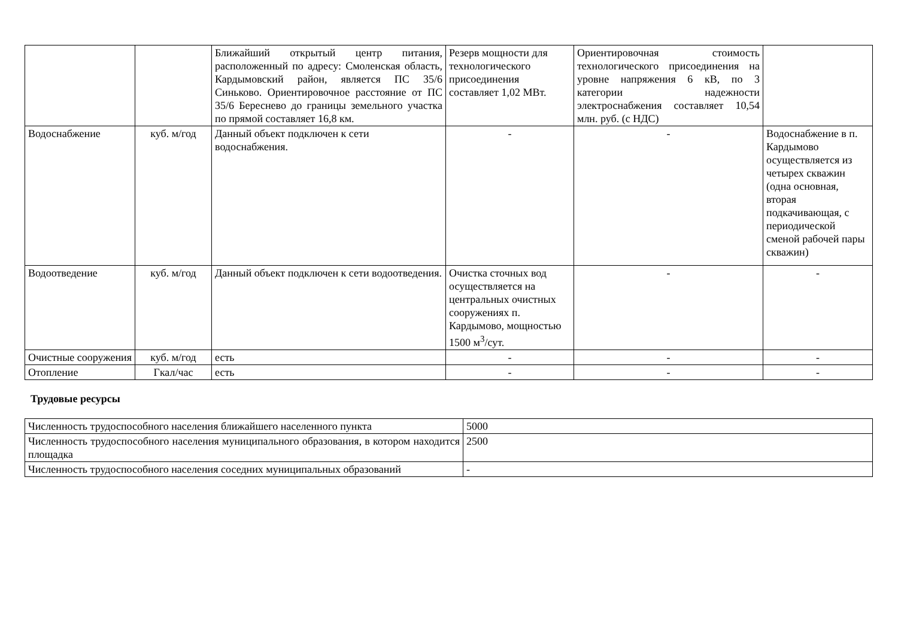| | | Ближайший открытый центр питания, расположенный по адресу: Смоленская область, Кардымовский район, является ПС 35/6 Синьково. Ориентировочное расстояние от ПС 35/6 Береснево до границы земельного участка по прямой составляет 16,8 км. | Резерв мощности для технологического присоединения составляет 1,02 МВт. | Ориентировочная стоимость технологического присоединения на уровне напряжения 6 кВ, по 3 категории надежности электроснабжения составляет 10,54 млн. руб. (с НДС) | |
| Водоснабжение | куб. м/год | Данный объект подключен к сети водоснабжения. | - | - | Водоснабжение в п. Кардымово осуществляется из четырех скважин (одна основная, вторая подкачивающая, с периодической сменой рабочей пары скважин) |
| Водоотведение | куб. м/год | Данный объект подключен к сети водоотведения. | Очистка сточных вод осуществляется на центральных очистных сооружениях п. Кардымово, мощностью 1500 м<sup>3</sup>/сут. | - | - |
| Очистные сооружения | куб. м/год | есть | - | - | - |
| Отопление | Гкал/час | есть | - | - | - |
Трудовые ресурсы
| Численность трудоспособного населения ближайшего населенного пункта | 5000 |
| Численность трудоспособного населения муниципального образования, в котором находится площадка | 2500 |
| Численность трудоспособного населения соседних муниципальных образований | - |